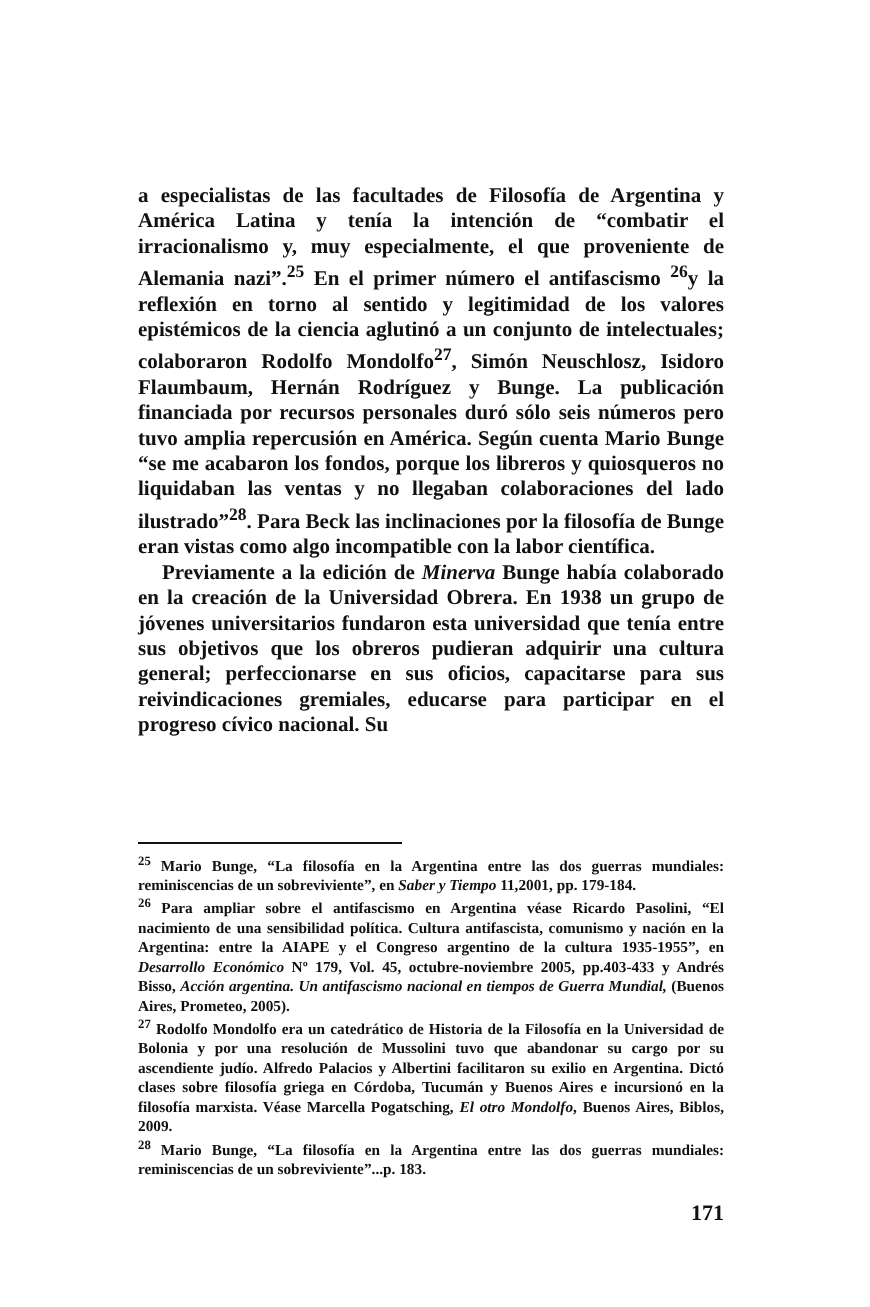a especialistas de las facultades de Filosofía de Argentina y América Latina y tenía la intención de “combatir el irracionalismo y, muy especialmente, el que proveniente de Alemania nazi”.<sup>25</sup> En el primer número el antifascismo <sup>26</sup>y la reflexión en torno al sentido y legitimidad de los valores epistémicos de la ciencia aglutinó a un conjunto de intelectuales; colaboraron Rodolfo Mondolfo<sup>27</sup>, Simón Neuschlosz, Isidoro Flaumbaum, Hernán Rodríguez y Bunge. La publicación financiada por recursos personales duró sólo seis números pero tuvo amplia repercusión en América. Según cuenta Mario Bunge “se me acabaron los fondos, porque los libreros y quiosqueros no liquidaban las ventas y no llegaban colaboraciones del lado ilustrado”<sup>28</sup>. Para Beck las inclinaciones por la filosofía de Bunge eran vistas como algo incompatible con la labor científica.
Previamente a la edición de Minerva Bunge había colaborado en la creación de la Universidad Obrera. En 1938 un grupo de jóvenes universitarios fundaron esta universidad que tenía entre sus objetivos que los obreros pudieran adquirir una cultura general; perfeccionarse en sus oficios, capacitarse para sus reivindicaciones gremiales, educarse para participar en el progreso cívico nacional. Su
<sup>25</sup> Mario Bunge, “La filosofía en la Argentina entre las dos guerras mundiales: reminiscencias de un sobreviviente”, en Saber y Tiempo 11,2001, pp. 179-184.
<sup>26</sup> Para ampliar sobre el antifascismo en Argentina véase Ricardo Pasolini, “El nacimiento de una sensibilidad política. Cultura antifascista, comunismo y nación en la Argentina: entre la AIAPE y el Congreso argentino de la cultura 1935-1955”, en Desarrollo Económico Nº 179, Vol. 45, octubre-noviembre 2005, pp.403-433 y Andrés Bisso, Acción argentina. Un antifascismo nacional en tiempos de Guerra Mundial, (Buenos Aires, Prometeo, 2005).
<sup>27</sup> Rodolfo Mondolfo era un catedrático de Historia de la Filosofía en la Universidad de Bolonia y por una resolución de Mussolini tuvo que abandonar su cargo por su ascendiente judío. Alfredo Palacios y Albertini facilitaron su exilio en Argentina. Dictó clases sobre filosofía griega en Córdoba, Tucumán y Buenos Aires e incursionó en la filosofía marxista. Véase Marcella Pogatsching, El otro Mondolfo, Buenos Aires, Biblos, 2009.
<sup>28</sup> Mario Bunge, “La filosofía en la Argentina entre las dos guerras mundiales: reminiscencias de un sobreviviente”...p. 183.
171